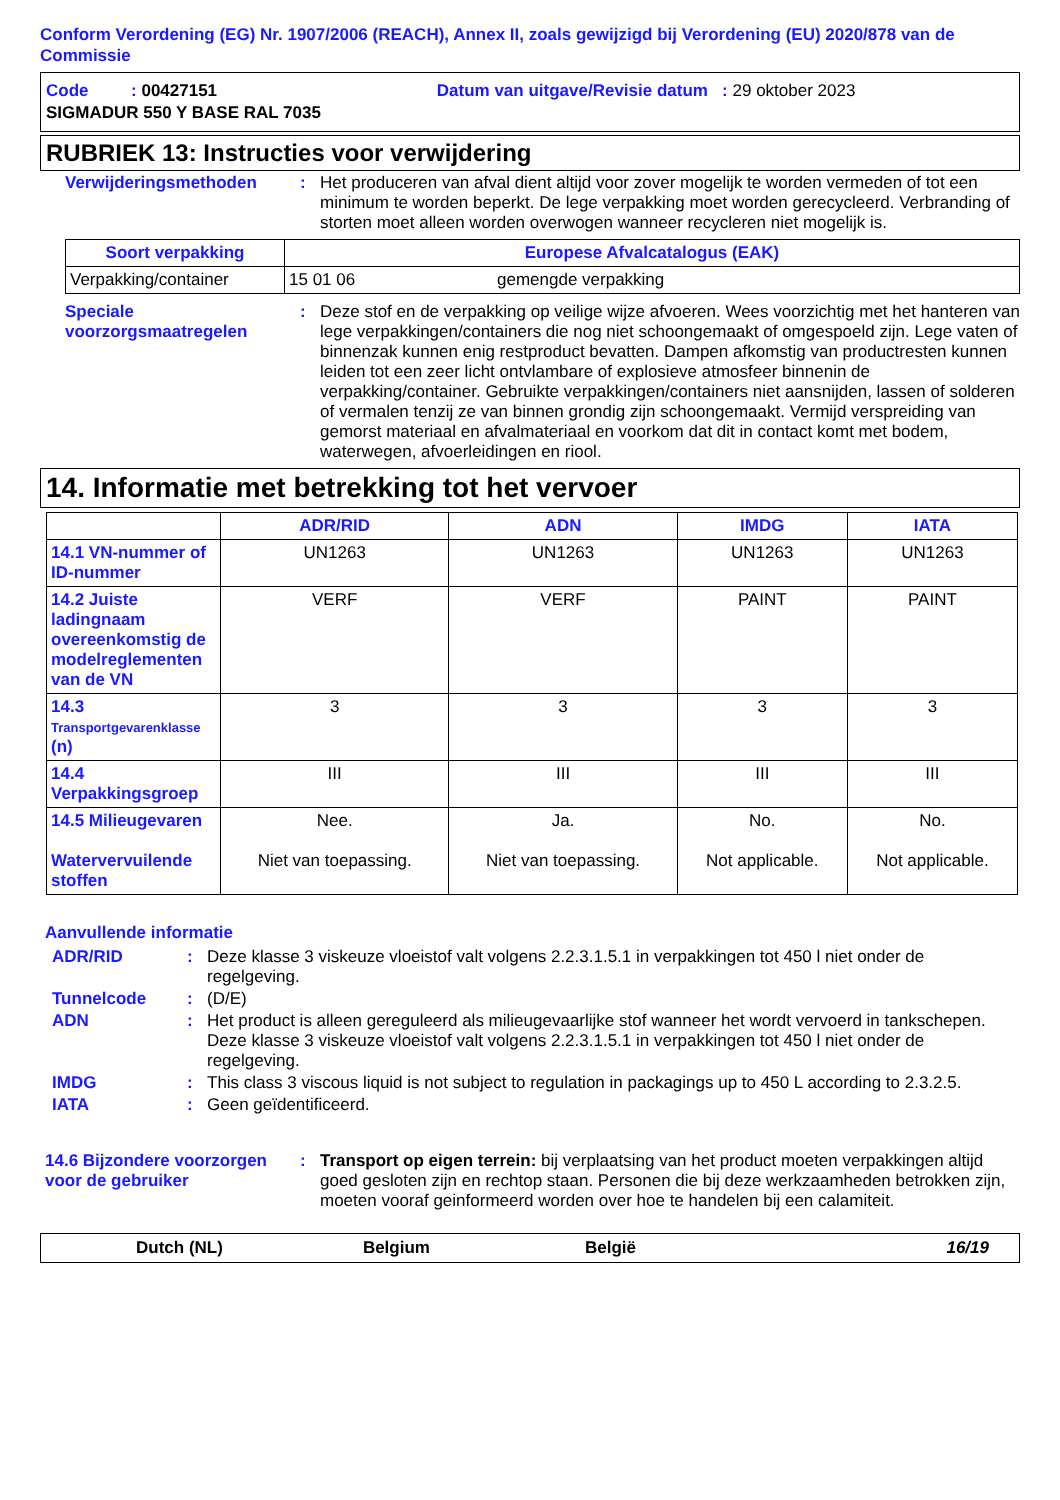Conform Verordening (EG) Nr. 1907/2006 (REACH), Annex II, zoals gewijzigd bij Verordening (EU) 2020/878 van de Commissie
Code : 00427151 Datum van uitgave/Revisie datum : 29 oktober 2023
SIGMADUR 550 Y BASE RAL 7035
RUBRIEK 13: Instructies voor verwijdering
Verwijderingsmethoden : Het produceren van afval dient altijd voor zover mogelijk te worden vermeden of tot een minimum te worden beperkt. De lege verpakking moet worden gerecycleerd. Verbranding of storten moet alleen worden overwogen wanneer recycleren niet mogelijk is.
| Soort verpakking | Europese Afvalcatalogus (EAK) | |
| --- | --- | --- |
| Verpakking/container | 15 01 06 | gemengde verpakking |
Speciale voorzorgsmaatregelen
: Deze stof en de verpakking op veilige wijze afvoeren. Wees voorzichtig met het hanteren van lege verpakkingen/containers die nog niet schoongemaakt of omgespoeld zijn. Lege vaten of binnenzak kunnen enig restproduct bevatten. Dampen afkomstig van productresten kunnen leiden tot een zeer licht ontvlambare of explosieve atmosfeer binnenin de verpakking/container. Gebruikte verpakkingen/containers niet aansnijden, lassen of solderen of vermalen tenzij ze van binnen grondig zijn schoongemaakt. Vermijd verspreiding van gemorst materiaal en afvalmateriaal en voorkom dat dit in contact komt met bodem, waterwegen, afvoerleidingen en riool.
14. Informatie met betrekking tot het vervoer
| | ADR/RID | ADN | IMDG | IATA |
| --- | --- | --- | --- | --- |
| 14.1 VN-nummer of ID-nummer | UN1263 | UN1263 | UN1263 | UN1263 |
| 14.2 Juiste ladingnaam overeenkomstig de modelreglementen van de VN | VERF | VERF | PAINT | PAINT |
| 14.3 Transportgevarenklasse (n) | 3 | 3 | 3 | 3 |
| 14.4 Verpakkingsgroep | III | III | III | III |
| 14.5 Milieugevaren Watervervuilende stoffen | Nee. Niet van toepassing. | Ja. Niet van toepassing. | No. Not applicable. | No. Not applicable. |
Aanvullende informatie
ADR/RID : Deze klasse 3 viskeuze vloeistof valt volgens 2.2.3.1.5.1 in verpakkingen tot 450 l niet onder de regelgeving.
Tunnelcode : (D/E)
ADN : Het product is alleen gereguleerd als milieugevaarlijke stof wanneer het wordt vervoerd in tankschepen. Deze klasse 3 viskeuze vloeistof valt volgens 2.2.3.1.5.1 in verpakkingen tot 450 l niet onder de regelgeving.
IMDG : This class 3 viscous liquid is not subject to regulation in packagings up to 450 L according to 2.3.2.5.
IATA : Geen geïdentificeerd.
14.6 Bijzondere voorzorgen voor de gebruiker
: Transport op eigen terrein: bij verplaatsing van het product moeten verpakkingen altijd goed gesloten zijn en rechtop staan. Personen die bij deze werkzaamheden betrokken zijn, moeten vooraf geinformeerd worden over hoe te handelen bij een calamiteit.
Dutch (NL) Belgium België 16/19